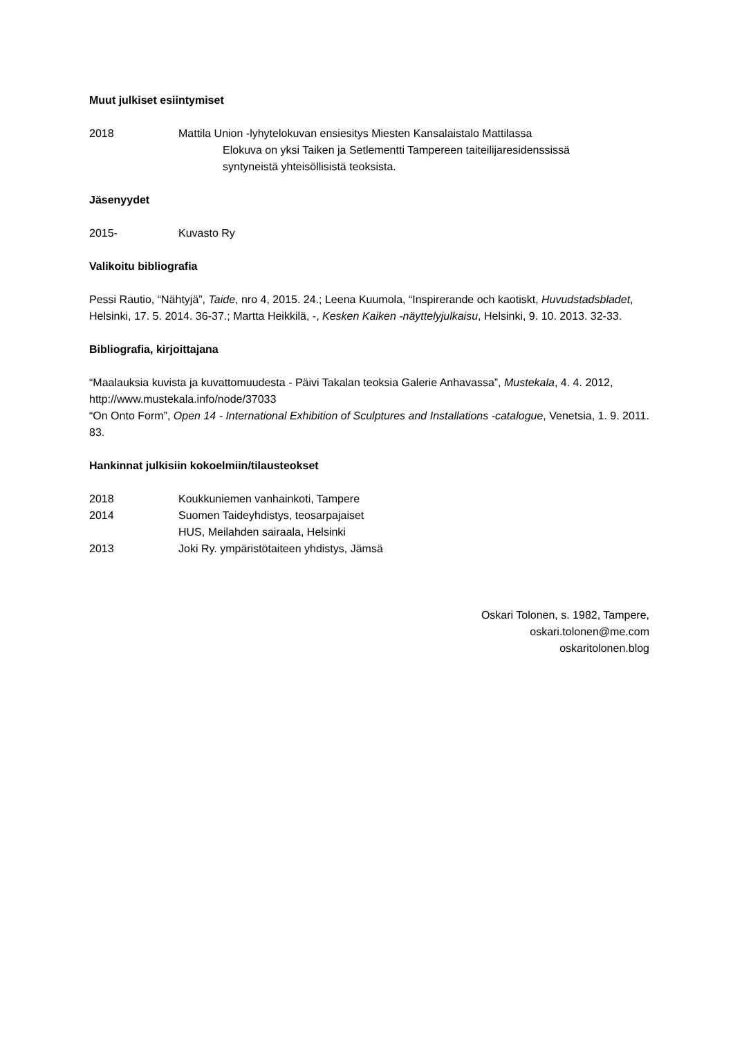Muut julkiset esiintymiset
2018 Mattila Union -lyhytelokuvan ensiesitys Miesten Kansalaistalo Mattilassa
Elokuva on yksi Taiken ja Setlementti Tampereen taiteilijaresidenssissä
syntyneistä yhteisöllisistä teoksista.
Jäsenyydet
2015- Kuvasto Ry
Valikoitu bibliografia
Pessi Rautio, “Nähtyjä”, Taide, nro 4, 2015. 24.; Leena Kuumola, “Inspirerande och kaotiskt, Huvudstadsbladet, Helsinki, 17. 5. 2014. 36-37.; Martta Heikkilä, -, Kesken Kaiken -näyttelyjulkaisu, Helsinki, 9. 10. 2013. 32-33.
Bibliografia, kirjoittajana
“Maalauksia kuvista ja kuvattomuudesta - Päivi Takalan teoksia Galerie Anhavassa”, Mustekala, 4. 4. 2012, http://www.mustekala.info/node/37033
“On Onto Form”, Open 14 - International Exhibition of Sculptures and Installations -catalogue, Venetsia, 1. 9. 2011. 83.
Hankinnat julkisiin kokoelmiin/tilausteokset
2018 Koukkuniemen vanhainkoti, Tampere
2014 Suomen Taideyhdistys, teosarpajaiset
HUS, Meilahden sairaala, Helsinki
2013 Joki Ry. ympäristötaiteen yhdistys, Jämsä
Oskari Tolonen, s. 1982, Tampere,
oskari.tolonen@me.com
oskaritolonen.blog